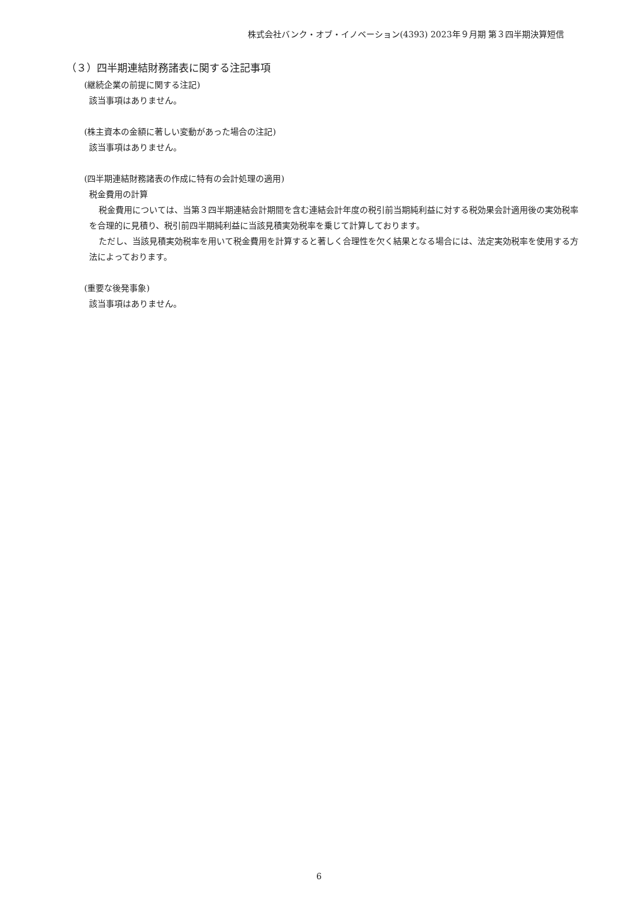株式会社バンク・オブ・イノベーション(4393) 2023年９月期 第３四半期決算短信
（３）四半期連結財務諸表に関する注記事項
(継続企業の前提に関する注記)
該当事項はありません。
(株主資本の金額に著しい変動があった場合の注記)
該当事項はありません。
(四半期連結財務諸表の作成に特有の会計処理の適用)
税金費用の計算
税金費用については、当第３四半期連結会計期間を含む連結会計年度の税引前当期純利益に対する税効果会計適用後の実効税率を合理的に見積り、税引前四半期純利益に当該見積実効税率を乗じて計算しております。
ただし、当該見積実効税率を用いて税金費用を計算すると著しく合理性を欠く結果となる場合には、法定実効税率を使用する方法によっております。
(重要な後発事象)
該当事項はありません。
6